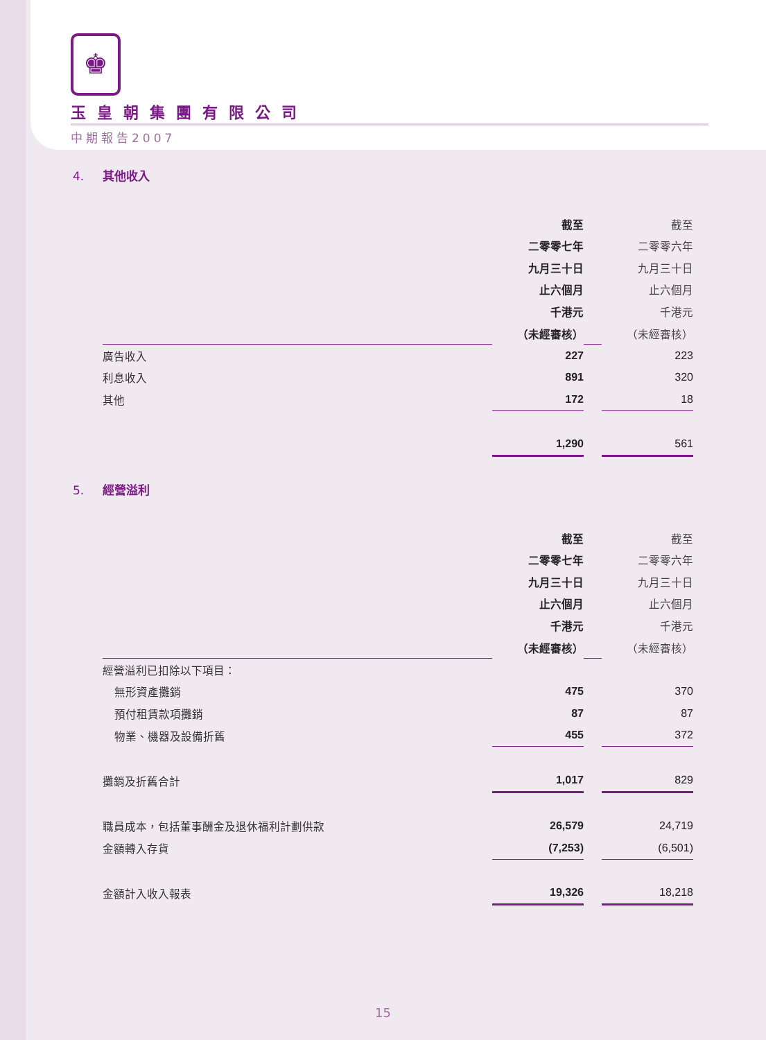♚
玉皇朝集團有限公司
中期報告2007
4. 其他收入
| | 截至 | | 截至 |
| | 二零零七年 | | 二零零六年 |
| | 九月三十日 | | 九月三十日 |
| | 止六個月 | | 止六個月 |
| | 千港元 | | 千港元 |
| | （未經審核） | | （未經審核） |
| 廣告收入 | 227 | | 223 |
| 利息收入 | 891 | | 320 |
| 其他 | 172 | | 18 |
| | 1,290 | | 561 |
5. 經營溢利
| | 截至 | | 截至 |
| | 二零零七年 | | 二零零六年 |
| | 九月三十日 | | 九月三十日 |
| | 止六個月 | | 止六個月 |
| | 千港元 | | 千港元 |
| | （未經審核） | | （未經審核） |
| 經營溢利已扣除以下項目： | | | |
| 無形資產攤銷 | 475 | | 370 |
| 預付租賃款項攤銷 | 87 | | 87 |
| 物業、機器及設備折舊 | 455 | | 372 |
| 攤銷及折舊合計 | 1,017 | | 829 |
| 職員成本，包括董事酬金及退休福利計劃供款 | 26,579 | | 24,719 |
| 金額轉入存貨 | (7,253) | | (6,501) |
| 金額計入收入報表 | 19,326 | | 18,218 |
15